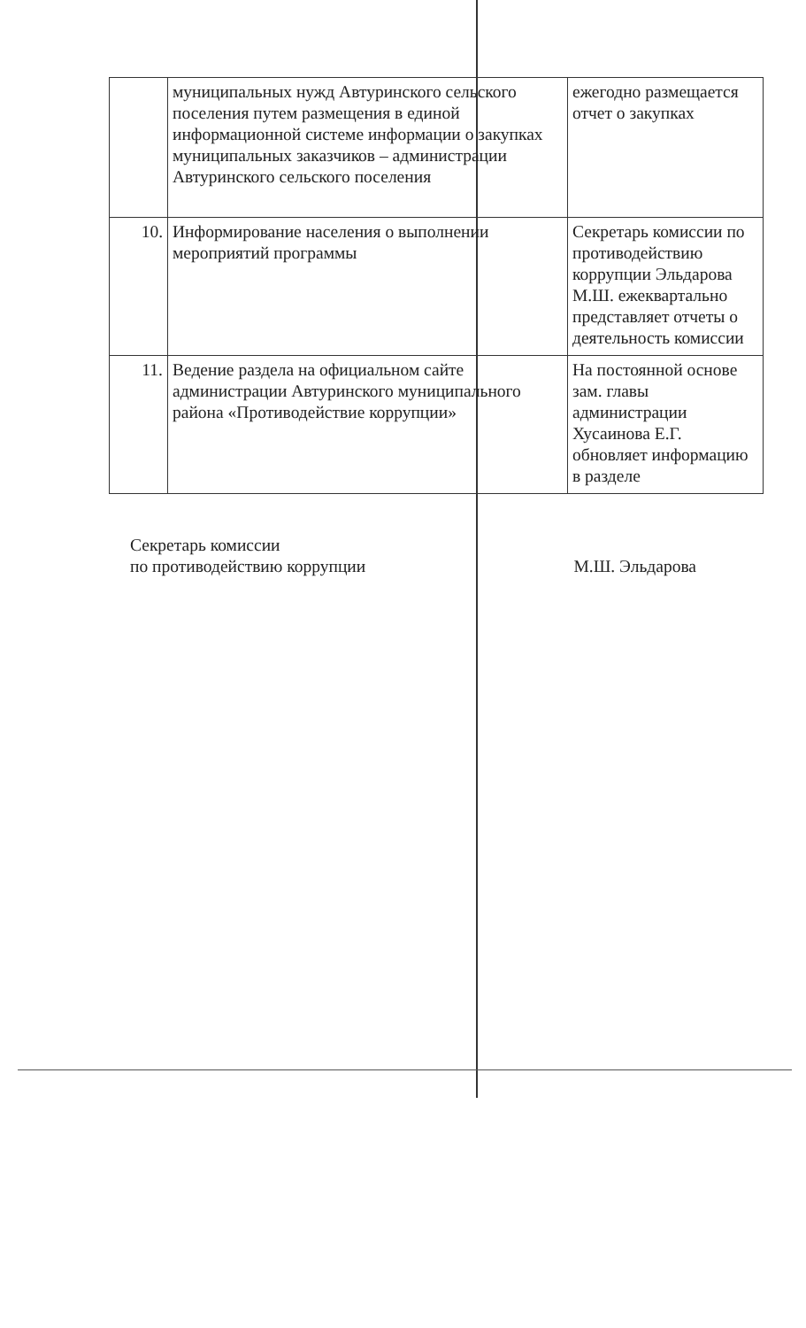| | муниципальных нужд Автуринского сельского поселения путем размещения в единой информационной системе информации о закупках муниципальных заказчиков – администрации Автуринского сельского поселения | ежегодно размещается отчет о закупках |
| 10. | Информирование населения о выполнении мероприятий программы | Секретарь комиссии по противодействию коррупции Эльдарова М.Ш. ежеквартально представляет отчеты о деятельность комиссии |
| 11. | Ведение раздела на официальном сайте администрации Автуринского муниципального района «Противодействие коррупции» | На постоянной основе зам. главы администрации Хусаинова Е.Г. обновляет информацию в разделе |
Секретарь комиссии
по противодействию коррупции
М.Ш. Эльдарова